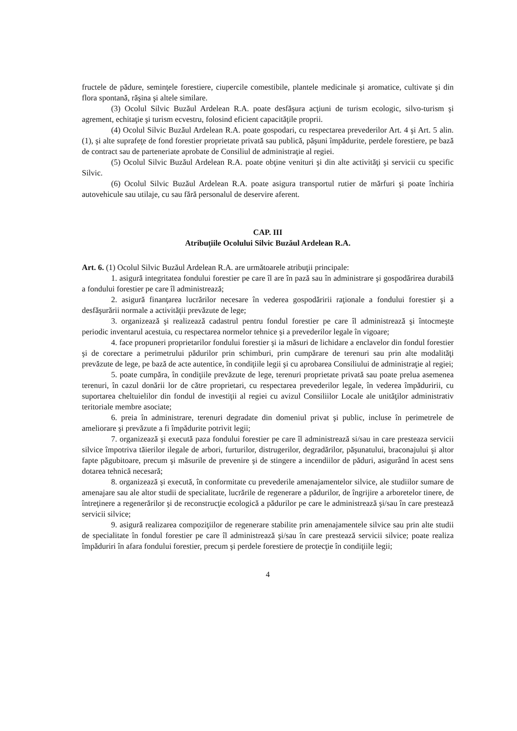fructele de pădure, seminţele forestiere, ciupercile comestibile, plantele medicinale şi aromatice, cultivate şi din flora spontană, răşina şi altele similare.
(3) Ocolul Silvic Buzăul Ardelean R.A. poate desfăşura acţiuni de turism ecologic, silvo-turism şi agrement, echitaţie şi turism ecvestru, folosind eficient capacităţile proprii.
(4) Ocolul Silvic Buzăul Ardelean R.A. poate gospodari, cu respectarea prevederilor Art. 4 şi Art. 5 alin. (1), şi alte suprafeţe de fond forestier proprietate privată sau publică, păşuni împădurite, perdele forestiere, pe bază de contract sau de parteneriate aprobate de Consiliul de administraţie al regiei.
(5) Ocolul Silvic Buzăul Ardelean R.A. poate obţine venituri şi din alte activităţi şi servicii cu specific Silvic.
(6) Ocolul Silvic Buzăul Ardelean R.A. poate asigura transportul rutier de mărfuri şi poate închiria autovehicule sau utilaje, cu sau fără personalul de deservire aferent.
CAP. III
Atribuţiile Ocolului Silvic Buzăul Ardelean R.A.
Art. 6. (1) Ocolul Silvic Buzăul Ardelean R.A. are următoarele atribuţii principale:
1. asigură integritatea fondului forestier pe care îl are în pază sau în administrare şi gospodărirea durabilă a fondului forestier pe care îl administrează;
2. asigură finanţarea lucrărilor necesare în vederea gospodăririi raţionale a fondului forestier şi a desfăşurării normale a activităţii prevăzute de lege;
3. organizează şi realizează cadastrul pentru fondul forestier pe care îl administrează şi întocmeşte periodic inventarul acestuia, cu respectarea normelor tehnice şi a prevederilor legale în vigoare;
4. face propuneri proprietarilor fondului forestier şi ia măsuri de lichidare a enclavelor din fondul forestier şi de corectare a perimetrului pădurilor prin schimburi, prin cumpărare de terenuri sau prin alte modalităţi prevăzute de lege, pe bază de acte autentice, în condiţiile legii şi cu aprobarea Consiliului de administraţie al regiei;
5. poate cumpăra, în condiţiile prevăzute de lege, terenuri proprietate privată sau poate prelua asemenea terenuri, în cazul donării lor de către proprietari, cu respectarea prevederilor legale, în vederea împăduririi, cu suportarea cheltuielilor din fondul de investiţii al regiei cu avizul Consiliilor Locale ale unităţilor administrativ teritoriale membre asociate;
6. preia în administrare, terenuri degradate din domeniul privat şi public, incluse în perimetrele de ameliorare şi prevăzute a fi împădurite potrivit legii;
7. organizează şi execută paza fondului forestier pe care îl administrează si/sau in care presteaza servicii silvice împotriva tăierilor ilegale de arbori, furturilor, distrugerilor, degradărilor, păşunatului, braconajului şi altor fapte păgubitoare, precum şi măsurile de prevenire şi de stingere a incendiilor de păduri, asigurând în acest sens dotarea tehnică necesară;
8. organizează şi execută, în conformitate cu prevederile amenajamentelor silvice, ale studiilor sumare de amenajare sau ale altor studii de specialitate, lucrările de regenerare a pădurilor, de îngrijire a arboretelor tinere, de întreţinere a regenerărilor şi de reconstrucţie ecologică a pădurilor pe care le administrează şi/sau în care prestează servicii silvice;
9. asigură realizarea compoziţiilor de regenerare stabilite prin amenajamentele silvice sau prin alte studii de specialitate în fondul forestier pe care îl administrează şi/sau în care prestează servicii silvice; poate realiza împăduriri în afara fondului forestier, precum şi perdele forestiere de protecţie în condiţiile legii;
4